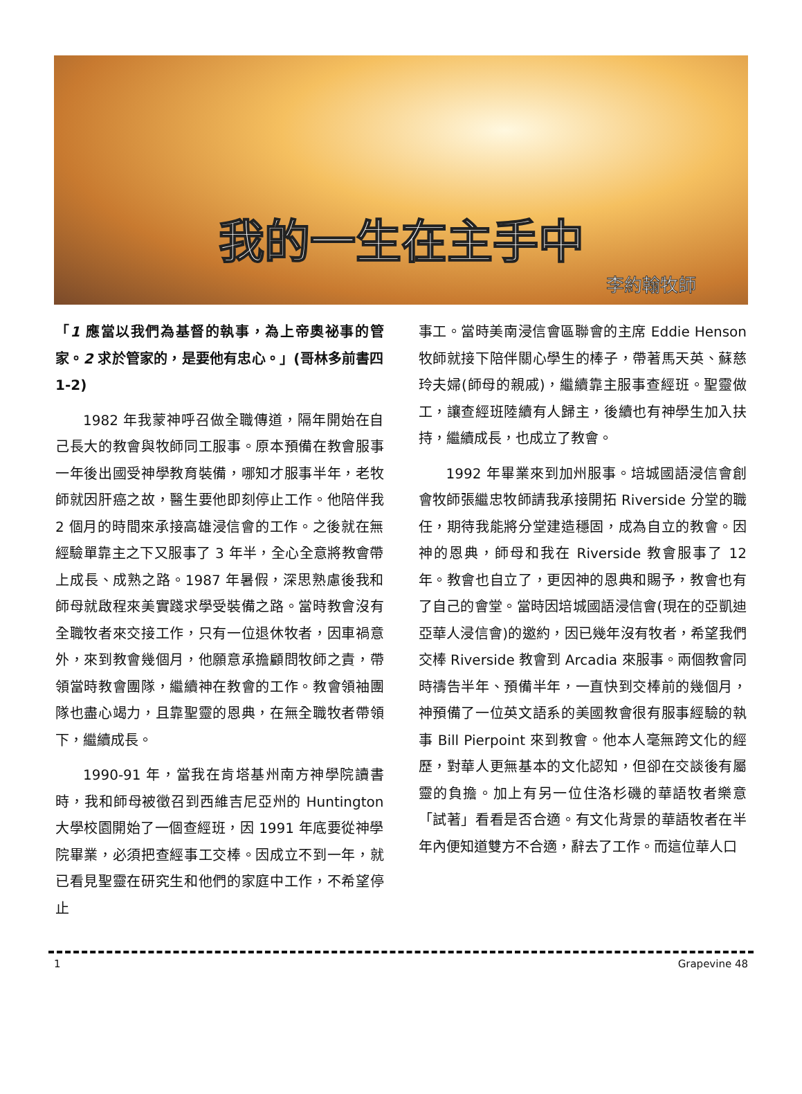我的一生在主手中
李約翰牧師
「1 應當以我們為基督的執事，為上帝奧祕事的管家。2 求於管家的，是要他有忠心。」(哥林多前書四 1-2)
1982 年我蒙神呼召做全職傳道，隔年開始在自己長大的教會與牧師同工服事。原本預備在教會服事一年後出國受神學教育裝備，哪知才服事半年，老牧師就因肝癌之故，醫生要他即刻停止工作。他陪伴我 2 個月的時間來承接高雄浸信會的工作。之後就在無經驗單靠主之下又服事了 3 年半，全心全意將教會帶上成長、成熟之路。1987 年暑假，深思熟慮後我和師母就啟程來美實踐求學受裝備之路。當時教會沒有全職牧者來交接工作，只有一位退休牧者，因車禍意外，來到教會幾個月，他願意承擔顧問牧師之責，帶領當時教會團隊，繼續神在教會的工作。教會領袖團隊也盡心竭力，且靠聖靈的恩典，在無全職牧者帶領下，繼續成長。
1990-91 年，當我在肯塔基州南方神學院讀書時，我和師母被徵召到西維吉尼亞州的 Huntington 大學校園開始了一個查經班，因 1991 年底要從神學院畢業，必須把查經事工交棒。因成立不到一年，就已看見聖靈在研究生和他們的家庭中工作，不希望停止
事工。當時美南浸信會區聯會的主席 Eddie Henson 牧師就接下陪伴關心學生的棒子，帶著馬天英、蘇慈玲夫婦(師母的親戚)，繼續靠主服事查經班。聖靈做工，讓查經班陸續有人歸主，後續也有神學生加入扶持，繼續成長，也成立了教會。
1992 年畢業來到加州服事。培城國語浸信會創會牧師張繼忠牧師請我承接開拓 Riverside 分堂的職任，期待我能將分堂建造穩固，成為自立的教會。因神的恩典，師母和我在 Riverside 教會服事了 12 年。教會也自立了，更因神的恩典和賜予，教會也有了自己的會堂。當時因培城國語浸信會(現在的亞凱迪亞華人浸信會)的邀約，因已幾年沒有牧者，希望我們交棒 Riverside 教會到 Arcadia 來服事。兩個教會同時禱告半年、預備半年，一直快到交棒前的幾個月，神預備了一位英文語系的美國教會很有服事經驗的執事 Bill Pierpoint 來到教會。他本人毫無跨文化的經歷，對華人更無基本的文化認知，但卻在交談後有屬靈的負擔。加上有另一位住洛杉磯的華語牧者樂意「試著」看看是否合適。有文化背景的華語牧者在半年內便知道雙方不合適，辭去了工作。而這位華人口
1 Grapevine 48